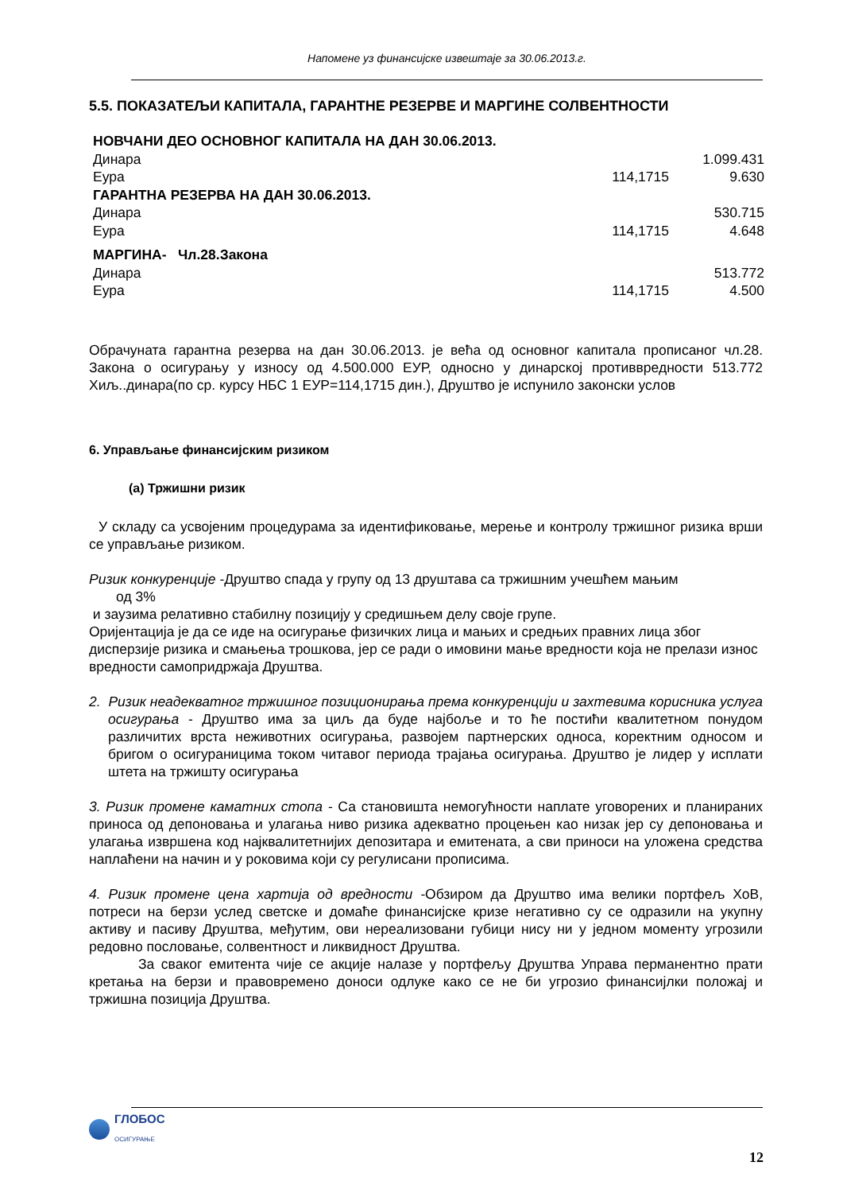Напомене уз финансијске извештаје за 30.06.2013.г.
5.5. ПОКАЗАТЕЉИ КАПИТАЛА, ГАРАНТНЕ РЕЗЕРВЕ И МАРГИНЕ СОЛВЕНТНОСТИ
| НОВЧАНИ ДЕО ОСНОВНОГ КАПИТАЛА НА ДАН 30.06.2013. | | |
| Динара | | 1.099.431 |
| Еура | 114,1715 | 9.630 |
| ГАРАНТНА РЕЗЕРВА НА ДАН 30.06.2013. | | |
| Динара | | 530.715 |
| Еура | 114,1715 | 4.648 |
| МАРГИНА- Чл.28.Закона | | |
| Динара | | 513.772 |
| Еура | 114,1715 | 4.500 |
Обрачуната гарантна резерва на дан 30.06.2013. је већа од основног капитала прописаног чл.28. Закона о осигурању у износу од 4.500.000 ЕУР, односно у динарској противвредности 513.772 Хиљ..динара(по ср. курсу НБС 1 ЕУР=114,1715 дин.), Друштво је испунило законски услов
6. Управљање финансијским ризиком
(а) Тржишни ризик
У складу са усвојеним процедурама за идентификовање, мерење и контролу тржишног ризика врши се управљање ризиком.
Ризик конкуренције -Друштво спада у групу од 13 друштава са тржишним учешћем мањим
од 3%
и заузима релативно стабилну позицију у средишњем делу своје групе.
Оријентација је да се иде на осигурање физичких лица и мањих и средњих правних лица због дисперзије ризика и смањења трошкова, јер се ради о имовини мање вредности која не прелази износ вредности самопридржаја Друштва.
2. Ризик неадекватног тржишног позиционирања према конкуренцији и захтевима корисника услуга осигурања - Друштво има за циљ да буде најбоље и то ће постићи квалитетном понудом различитих врста неживотних осигурања, развојем партнерских односа, коректним односом и бригом о осигураницима током читавог периода трајања осигурања. Друштво је лидер у исплати штета на тржишту осигурања
3. Ризик промене каматних стопа - Са становишта немогућности наплате уговорених и планираних приноса од депоновања и улагања ниво ризика адекватно процењен као низак јер су депоновања и улагања извршена код најквалитетнијих депозитара и емитената, а сви приноси на уложена средства наплаћени на начин и у роковима који су регулисани прописима.
4. Ризик промене цена хартија од вредности -Обзиром да Друштво има велики портфељ ХоВ, потреси на берзи услед светске и домаће финансијске кризе негативно су се одразили на укупну активу и пасиву Друштва, међутим, ови нереализовани губици нису ни у једном моменту угрозили редовно пословање, солвентност и ликвидност Друштва.
За сваког емитента чије се акције налазе у портфељу Друштва Управа перманентно прати кретања на берзи и правовремено доноси одлуке како се не би угрозио финансијлки положај и тржишна позиција Друштва.
ГЛОБОС
ОСИГУРАЊЕ
12